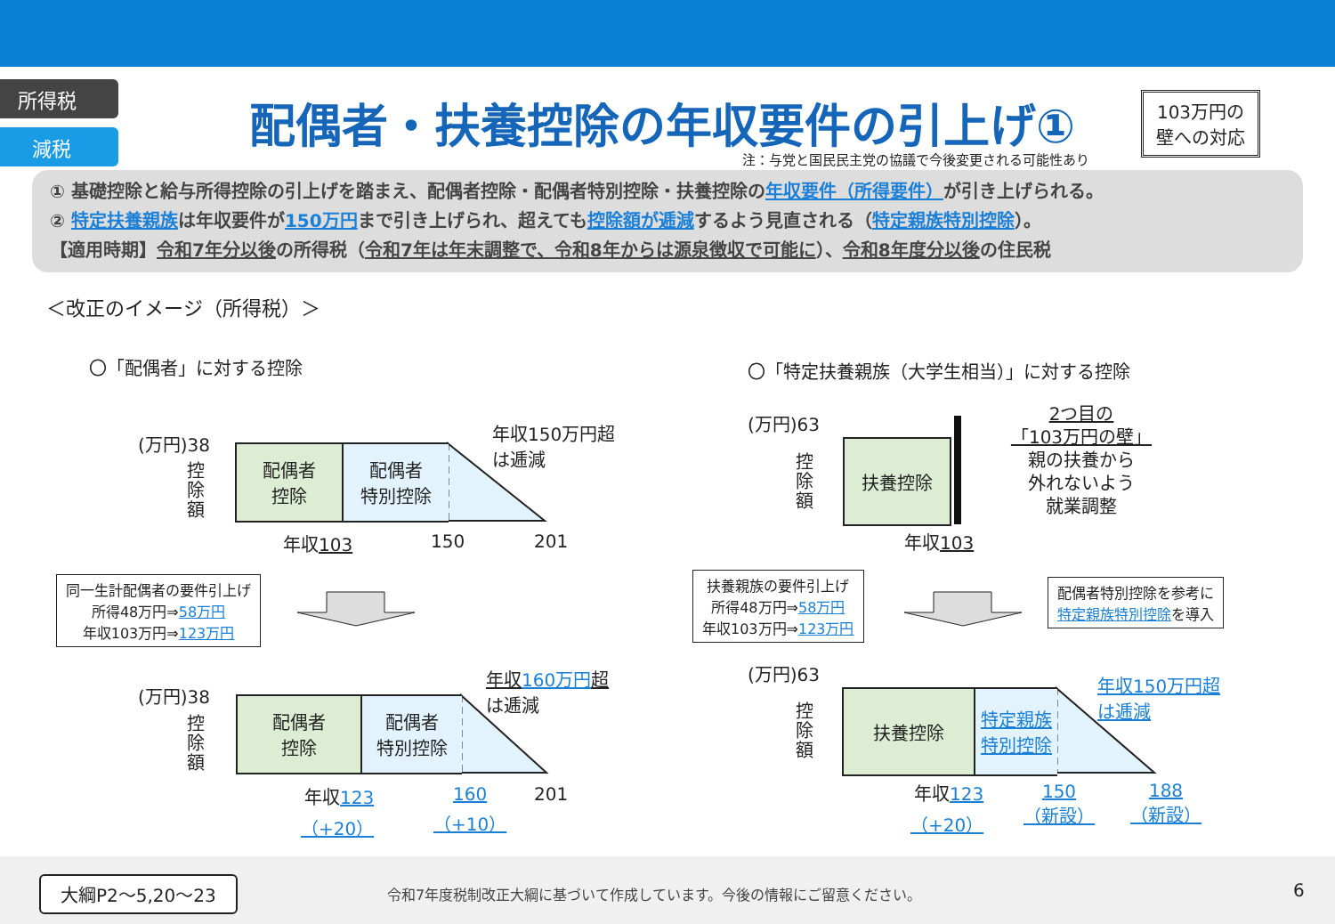所得税
減税
配偶者・扶養控除の年収要件の引上げ①
103万円の
壁への対応
注：与党と国民民主党の協議で今後変更される可能性あり
① 基礎控除と給与所得控除の引上げを踏まえ、配偶者控除・配偶者特別控除・扶養控除の年収要件（所得要件）が引き上げられる。
② 特定扶養親族は年収要件が150万円まで引き上げられ、超えても控除額が逓減するよう見直される（特定親族特別控除）。
【適用時期】令和7年分以後の所得税（令和7年は年末調整で、令和8年からは源泉徴収で可能に）、令和8年度分以後の住民税
＜改正のイメージ（所得税）＞
〇「配偶者」に対する控除
〇「特定扶養親族（大学生相当）」に対する控除
(万円)38
控除額
配偶者
控除
配偶者
特別控除
年収150万円超
は逓減
年収103 150 201
(万円)63
控除額
扶養控除
2つ目の
「103万円の壁」
親の扶養から
外れないよう
就業調整
年収103
同一生計配偶者の要件引上げ
所得48万円⇒58万円
年収103万円⇒123万円
扶養親族の要件引上げ
所得48万円⇒58万円
年収103万円⇒123万円
配偶者特別控除を参考に
特定親族特別控除を導入
(万円)38
控除額
配偶者
控除
配偶者
特別控除
年収160万円超
は逓減
年収123
（+20）
160
（+10）
201
(万円)63
控除額
扶養控除
特定親族
特別控除
年収150万円超
は逓減
年収123
（+20）
150
（新設）
188
（新設）
大綱P2～5,20～23
令和7年度税制改正大綱に基づいて作成しています。今後の情報にご留意ください。
6